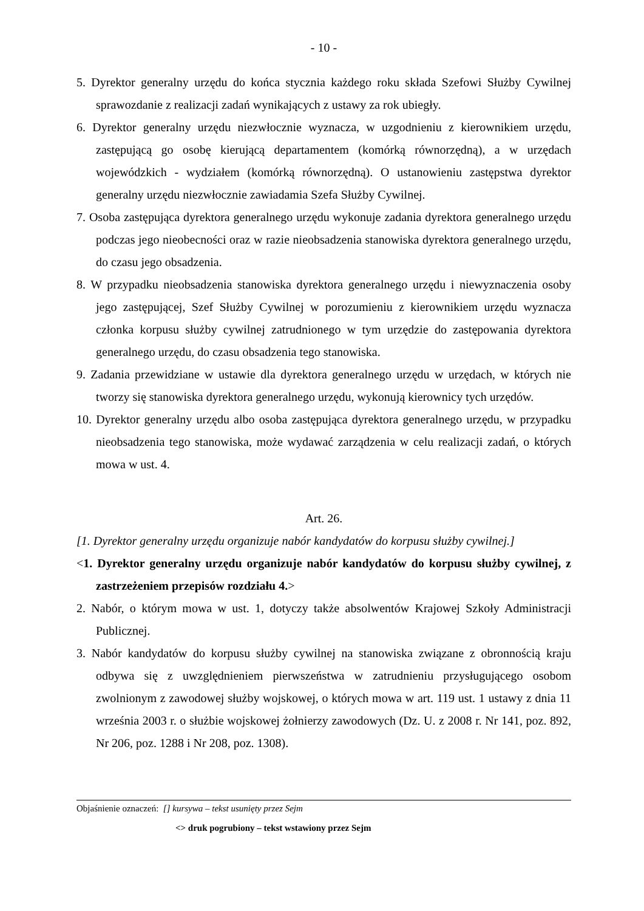- 10 -
5. Dyrektor generalny urzędu do końca stycznia każdego roku składa Szefowi Służby Cywilnej sprawozdanie z realizacji zadań wynikających z ustawy za rok ubiegły.
6. Dyrektor generalny urzędu niezwłocznie wyznacza, w uzgodnieniu z kierownikiem urzędu, zastępującą go osobę kierującą departamentem (komórką równorzędną), a w urzędach wojewódzkich - wydziałem (komórką równorzędną). O ustanowieniu zastępstwa dyrektor generalny urzędu niezwłocznie zawiadamia Szefa Służby Cywilnej.
7. Osoba zastępująca dyrektora generalnego urzędu wykonuje zadania dyrektora generalnego urzędu podczas jego nieobecności oraz w razie nieobsadzenia stanowiska dyrektora generalnego urzędu, do czasu jego obsadzenia.
8. W przypadku nieobsadzenia stanowiska dyrektora generalnego urzędu i niewyznaczenia osoby jego zastępującej, Szef Służby Cywilnej w porozumieniu z kierownikiem urzędu wyznacza członka korpusu służby cywilnej zatrudnionego w tym urzędzie do zastępowania dyrektora generalnego urzędu, do czasu obsadzenia tego stanowiska.
9. Zadania przewidziane w ustawie dla dyrektora generalnego urzędu w urzędach, w których nie tworzy się stanowiska dyrektora generalnego urzędu, wykonują kierownicy tych urzędów.
10. Dyrektor generalny urzędu albo osoba zastępująca dyrektora generalnego urzędu, w przypadku nieobsadzenia tego stanowiska, może wydawać zarządzenia w celu realizacji zadań, o których mowa w ust. 4.
Art. 26.
[1. Dyrektor generalny urzędu organizuje nabór kandydatów do korpusu służby cywilnej.]
<1. Dyrektor generalny urzędu organizuje nabór kandydatów do korpusu służby cywilnej, z zastrzeżeniem przepisów rozdziału 4.>
2. Nabór, o którym mowa w ust. 1, dotyczy także absolwentów Krajowej Szkoły Administracji Publicznej.
3. Nabór kandydatów do korpusu służby cywilnej na stanowiska związane z obronnością kraju odbywa się z uwzględnieniem pierwszeństwa w zatrudnieniu przysługującego osobom zwolnionym z zawodowej służby wojskowej, o których mowa w art. 119 ust. 1 ustawy z dnia 11 września 2003 r. o służbie wojskowej żołnierzy zawodowych (Dz. U. z 2008 r. Nr 141, poz. 892, Nr 206, poz. 1288 i Nr 208, poz. 1308).
Objaśnienie oznaczeń: [] kursywa – tekst usunięty przez Sejm
<> druk pogrubiony – tekst wstawiony przez Sejm